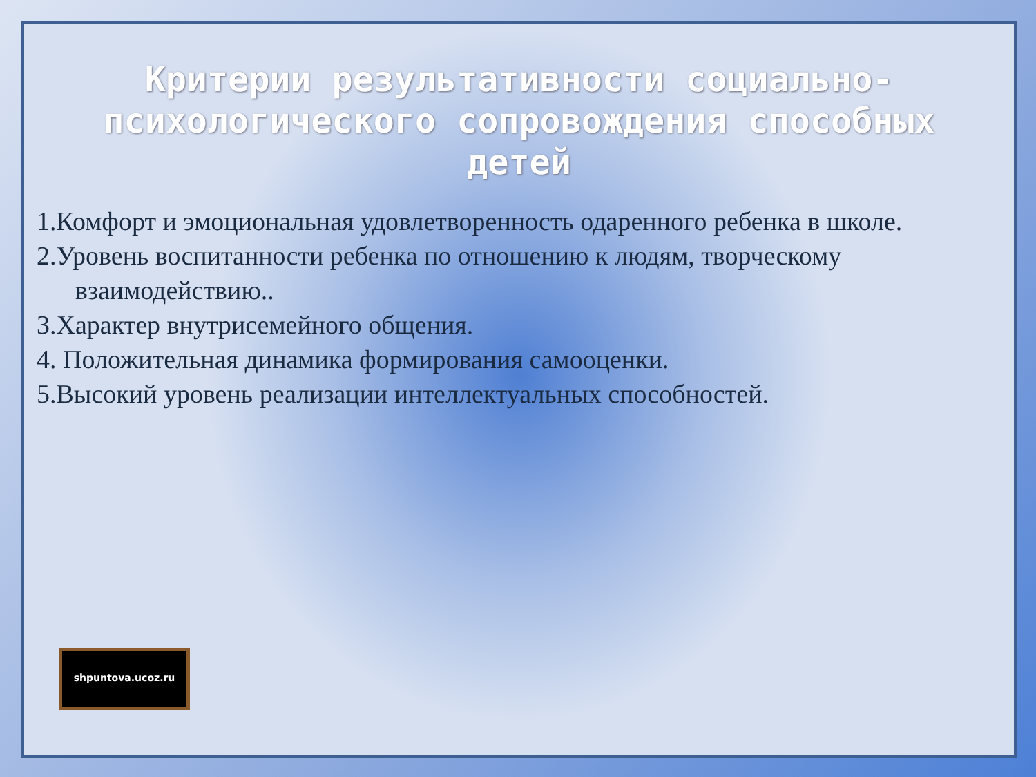Критерии результативности социально-психологического сопровождения способных детей
1.Комфорт и эмоциональная удовлетворенность одаренного ребенка в школе.
2.Уровень воспитанности ребенка по отношению к людям, творческому
взаимодействию..
3.Характер внутрисемейного общения.
4. Положительная динамика формирования самооценки.
5.Высокий уровень реализации интеллектуальных способностей.
shpuntova.ucoz.ru